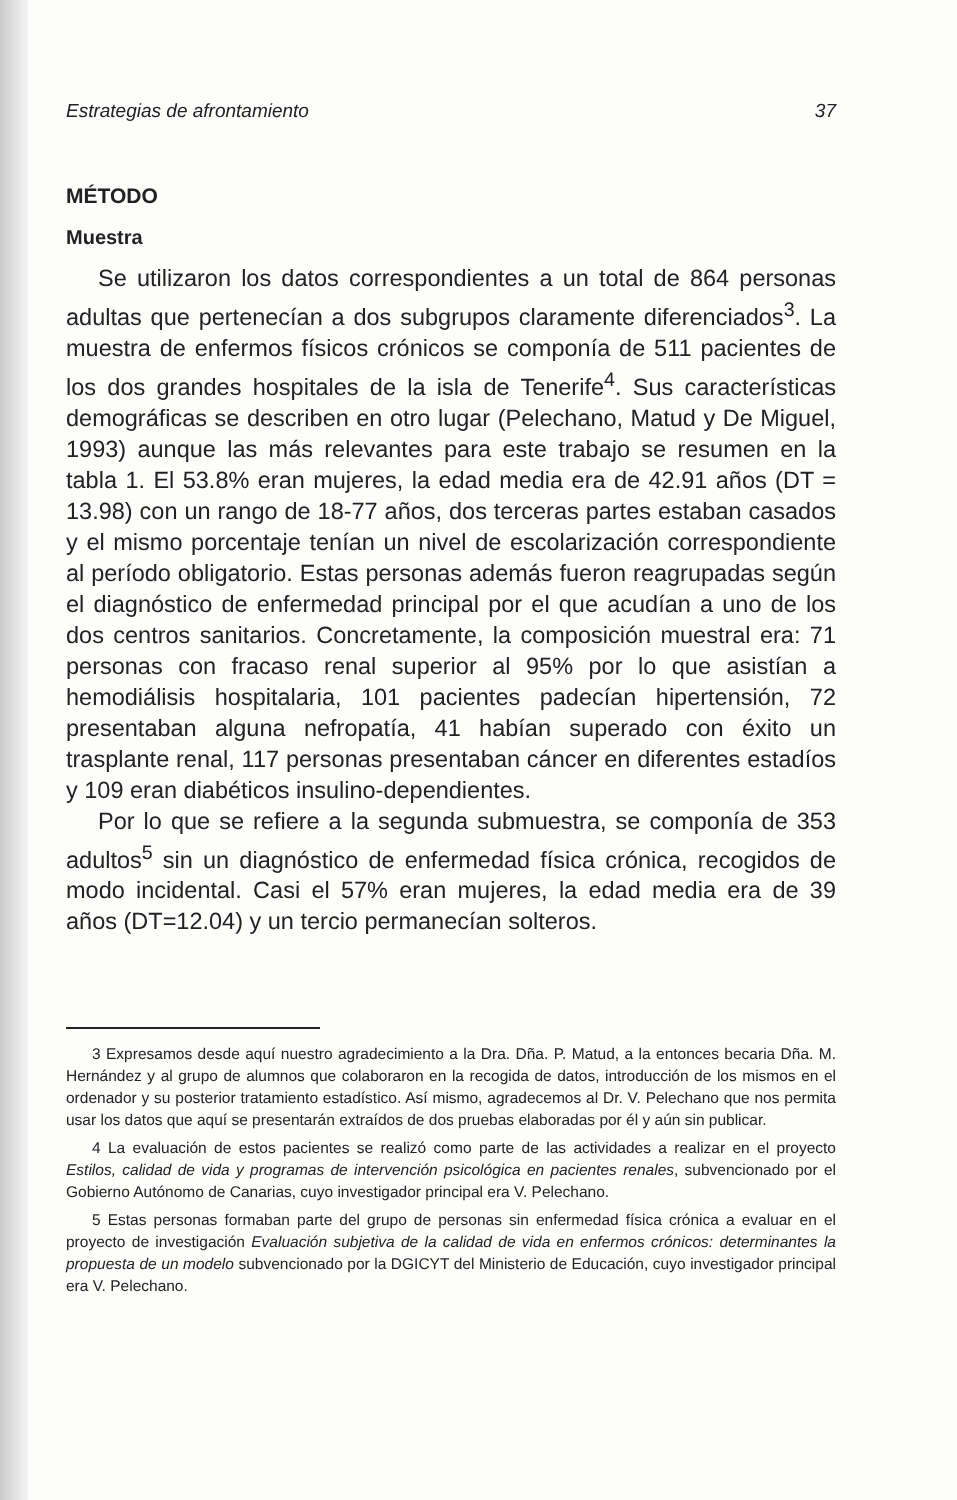Estrategias de afrontamiento 37
MÉTODO
Muestra
Se utilizaron los datos correspondientes a un total de 864 personas adultas que pertenecían a dos subgrupos claramente diferenciados<sup>3</sup>. La muestra de enfermos físicos crónicos se componía de 511 pacientes de los dos grandes hospitales de la isla de Tenerife<sup>4</sup>. Sus características demográficas se describen en otro lugar (Pelechano, Matud y De Miguel, 1993) aunque las más relevantes para este trabajo se resumen en la tabla 1. El 53.8% eran mujeres, la edad media era de 42.91 años (DT = 13.98) con un rango de 18-77 años, dos terceras partes estaban casados y el mismo porcentaje tenían un nivel de escolarización correspondiente al período obligatorio. Estas personas además fueron reagrupadas según el diagnóstico de enfermedad principal por el que acudían a uno de los dos centros sanitarios. Concretamente, la composición muestral era: 71 personas con fracaso renal superior al 95% por lo que asistían a hemodiálisis hospitalaria, 101 pacientes padecían hipertensión, 72 presentaban alguna nefropatía, 41 habían superado con éxito un trasplante renal, 117 personas presentaban cáncer en diferentes estadíos y 109 eran diabéticos insulino-dependientes.
Por lo que se refiere a la segunda submuestra, se componía de 353 adultos<sup>5</sup> sin un diagnóstico de enfermedad física crónica, recogidos de modo incidental. Casi el 57% eran mujeres, la edad media era de 39 años (DT=12.04) y un tercio permanecían solteros.
3 Expresamos desde aquí nuestro agradecimiento a la Dra. Dña. P. Matud, a la entonces becaria Dña. M. Hernández y al grupo de alumnos que colaboraron en la recogida de datos, introducción de los mismos en el ordenador y su posterior tratamiento estadístico. Así mismo, agradecemos al Dr. V. Pelechano que nos permita usar los datos que aquí se presentarán extraídos de dos pruebas elaboradas por él y aún sin publicar.
4 La evaluación de estos pacientes se realizó como parte de las actividades a realizar en el proyecto Estilos, calidad de vida y programas de intervención psicológica en pacientes renales, subvencionado por el Gobierno Autónomo de Canarias, cuyo investigador principal era V. Pelechano.
5 Estas personas formaban parte del grupo de personas sin enfermedad física crónica a evaluar en el proyecto de investigación Evaluación subjetiva de la calidad de vida en enfermos crónicos: determinantes la propuesta de un modelo subvencionado por la DGICYT del Ministerio de Educación, cuyo investigador principal era V. Pelechano.